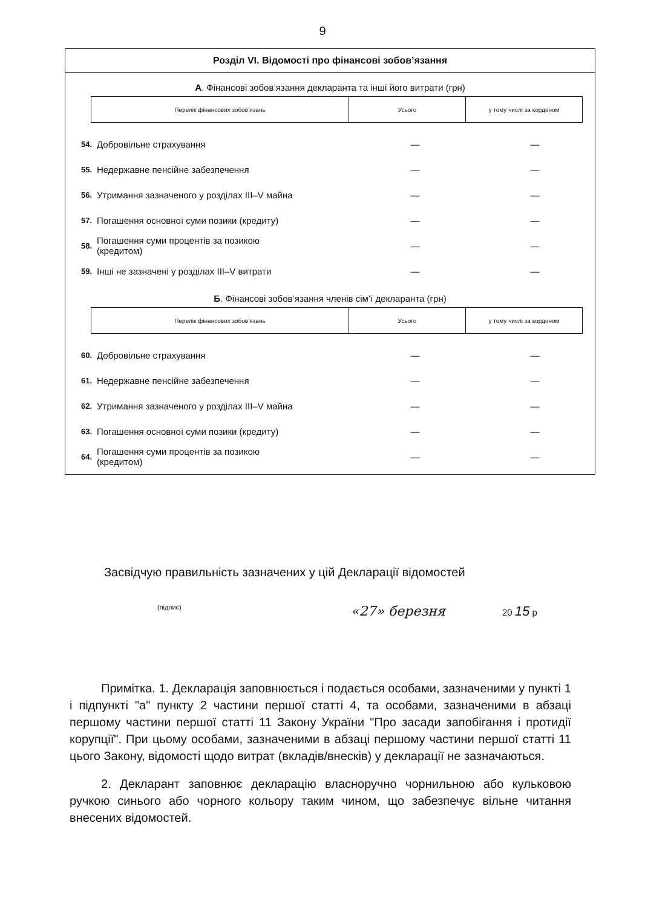9
Розділ VI. Відомості про фінансові зобов’язання
А. Фінансові зобов’язання декларанта та інші його витрати (грн)
| Перелік фінансових зобов’язань | Усього | у тому числі за кордоном |
| --- | --- | --- |
| 54. | Добровільне страхування | — | — |
| 55. | Недержавне пенсійне забезпечення | — | — |
| 56. | Утримання зазначеного у розділах III–V майна | — | — |
| 57. | Погашення основної суми позики (кредиту) | — | — |
| 58. | Погашення суми процентів за позикою (кредитом) | — | — |
| 59. | Інші не зазначені у розділах III–V витрати | — | — |
Б. Фінансові зобов’язання членів сім’ї декларанта (грн)
| Перелік фінансових зобов’язань | Усього | у тому числі за кордоном |
| --- | --- | --- |
| 60. | Добровільне страхування | — | — |
| 61. | Недержавне пенсійне забезпечення | — | — |
| 62. | Утримання зазначеного у розділах III–V майна | — | — |
| 63. | Погашення основної суми позики (кредиту) | — | — |
| 64. | Погашення суми процентів за позикою (кредитом) | — | — |
Засвідчую правильність зазначених у цій Декларації відомостей
(підпис) «27» березня 20 15 р
Примітка. 1. Декларація заповнюється і подається особами, зазначеними у пункті 1 і підпункті "а" пункту 2 частини першої статті 4, та особами, зазначеними в абзаці першому частини першої статті 11 Закону України "Про засади запобігання і протидії корупції". При цьому особами, зазначеними в абзаці першому частини першої статті 11 цього Закону, відомості щодо витрат (вкладів/внесків) у декларації не зазначаються.
2. Декларант заповнює декларацію власноручно чорнильною або кульковою ручкою синього або чорного кольору таким чином, що забезпечує вільне читання внесених відомостей.